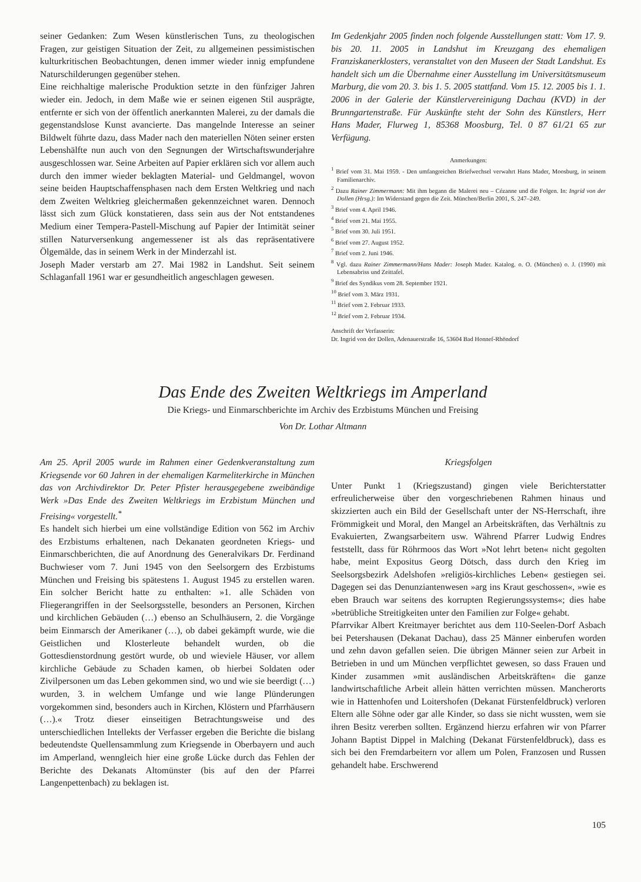seiner Gedanken: Zum Wesen künstlerischen Tuns, zu theologischen Fragen, zur geistigen Situation der Zeit, zu allgemeinen pessimistischen kulturkritischen Beobachtungen, denen immer wieder innig empfundene Naturschilderungen gegenüber stehen.
Eine reichhaltige malerische Produktion setzte in den fünfziger Jahren wieder ein. Jedoch, in dem Maße wie er seinen eigenen Stil ausprägte, entfernte er sich von der öffentlich anerkannten Malerei, zu der damals die gegenstandslose Kunst avancierte. Das mangelnde Interesse an seiner Bildwelt führte dazu, dass Mader nach den materiellen Nöten seiner ersten Lebenshälfte nun auch von den Segnungen der Wirtschaftswunderjahre ausgeschlossen war. Seine Arbeiten auf Papier erklären sich vor allem auch durch den immer wieder beklagten Material- und Geldmangel, wovon seine beiden Hauptschaffensphasen nach dem Ersten Weltkrieg und nach dem Zweiten Weltkrieg gleichermaßen gekennzeichnet waren. Dennoch lässt sich zum Glück konstatieren, dass sein aus der Not entstandenes Medium einer Tempera-Pastell-Mischung auf Papier der Intimität seiner stillen Naturversenkung angemessener ist als das repräsentativere Ölgemälde, das in seinem Werk in der Minderzahl ist.
Joseph Mader verstarb am 27. Mai 1982 in Landshut. Seit seinem Schlaganfall 1961 war er gesundheitlich angeschlagen gewesen.
Im Gedenkjahr 2005 finden noch folgende Ausstellungen statt: Vom 17. 9. bis 20. 11. 2005 in Landshut im Kreuzgang des ehemaligen Franziskanerklosters, veranstaltet von den Museen der Stadt Landshut. Es handelt sich um die Übernahme einer Ausstellung im Universitätsmuseum Marburg, die vom 20. 3. bis 1. 5. 2005 stattfand. Vom 15. 12. 2005 bis 1. 1. 2006 in der Galerie der Künstlervereinigung Dachau (KVD) in der Brunngartenstraße. Für Auskünfte steht der Sohn des Künstlers, Herr Hans Mader, Flurweg 1, 85368 Moosburg, Tel. 0 87 61/21 65 zur Verfügung.
Anmerkungen:
<sup>1</sup> Brief vom 31. Mai 1959. - Den umfangreichen Briefwechsel verwahrt Hans Mader, Moosburg, in seinem Familienarchiv.
<sup>2</sup> Dazu Rainer Zimmermann: Mit ihm begann die Malerei neu – Cézanne und die Folgen. In: Ingrid von der Dollen (Hrsg.): Im Widerstand gegen die Zeit. München/Berlin 2001, S. 247–249.
<sup>3</sup> Brief vom 4. April 1946.
<sup>4</sup> Brief vom 21. Mai 1955.
<sup>5</sup> Brief vom 30. Juli 1951.
<sup>6</sup> Brief vom 27. August 1952.
<sup>7</sup> Brief vom 2. Juni 1946.
<sup>8</sup> Vgl. dazu Rainer Zimmermann/Hans Mader: Joseph Mader. Katalog. o. O. (München) o. J. (1990) mit Lebensabriss und Zeittafel.
<sup>9</sup> Brief des Syndikus vom 28. September 1921.
<sup>10</sup> Brief vom 3. März 1931.
<sup>11</sup> Brief vom 2. Februar 1933.
<sup>12</sup> Brief vom 2. Februar 1934.
Anschrift der Verfasserin:
Dr. Ingrid von der Dollen, Adenauerstraße 16, 53604 Bad Honnef-Rhöndorf
Das Ende des Zweiten Weltkriegs im Amperland
Die Kriegs- und Einmarschberichte im Archiv des Erzbistums München und Freising
Von Dr. Lothar Altmann
Am 25. April 2005 wurde im Rahmen einer Gedenkveranstaltung zum Kriegsende vor 60 Jahren in der ehemaligen Karmeliterkirche in München das von Archivdirektor Dr. Peter Pfister herausgegebene zweibändige Werk »Das Ende des Zweiten Weltkriegs im Erzbistum München und Freising« vorgestellt.<sup>*</sup>
Es handelt sich hierbei um eine vollständige Edition von 562 im Archiv des Erzbistums erhaltenen, nach Dekanaten geordneten Kriegs- und Einmarschberichten, die auf Anordnung des Generalvikars Dr. Ferdinand Buchwieser vom 7. Juni 1945 von den Seelsorgern des Erzbistums München und Freising bis spätestens 1. August 1945 zu erstellen waren. Ein solcher Bericht hatte zu enthalten: »1. alle Schäden von Fliegerangriffen in der Seelsorgsstelle, besonders an Personen, Kirchen und kirchlichen Gebäuden (…) ebenso an Schulhäusern, 2. die Vorgänge beim Einmarsch der Amerikaner (…), ob dabei gekämpft wurde, wie die Geistlichen und Klosterleute behandelt wurden, ob die Gottesdienstordnung gestört wurde, ob und wieviele Häuser, vor allem kirchliche Gebäude zu Schaden kamen, ob hierbei Soldaten oder Zivilpersonen um das Leben gekommen sind, wo und wie sie beerdigt (…) wurden, 3. in welchem Umfange und wie lange Plünderungen vorgekommen sind, besonders auch in Kirchen, Klöstern und Pfarrhäusern (…).« Trotz dieser einseitigen Betrachtungsweise und des unterschiedlichen Intellekts der Verfasser ergeben die Berichte die bislang bedeutendste Quellensammlung zum Kriegsende in Oberbayern und auch im Amperland, wenngleich hier eine große Lücke durch das Fehlen der Berichte des Dekanats Altomünster (bis auf den der Pfarrei Langenpettenbach) zu beklagen ist.
Kriegsfolgen
Unter Punkt 1 (Kriegszustand) gingen viele Berichterstatter erfreulicherweise über den vorgeschriebenen Rahmen hinaus und skizzierten auch ein Bild der Gesellschaft unter der NS-Herrschaft, ihre Frömmigkeit und Moral, den Mangel an Arbeitskräften, das Verhältnis zu Evakuierten, Zwangsarbeitern usw. Während Pfarrer Ludwig Endres feststellt, dass für Röhrmoos das Wort »Not lehrt beten« nicht gegolten habe, meint Expositus Georg Dötsch, dass durch den Krieg im Seelsorgsbezirk Adelshofen »religiös-kirchliches Leben« gestiegen sei. Dagegen sei das Denunziantenwesen »arg ins Kraut geschossen«, »wie es eben Brauch war seitens des korrupten Regierungssystems«; dies habe »betrübliche Streitigkeiten unter den Familien zur Folge« gehabt.
Pfarrvikar Albert Kreitmayer berichtet aus dem 110-Seelen-Dorf Asbach bei Petershausen (Dekanat Dachau), dass 25 Männer einberufen worden und zehn davon gefallen seien. Die übrigen Männer seien zur Arbeit in Betrieben in und um München verpflichtet gewesen, so dass Frauen und Kinder zusammen »mit ausländischen Arbeitskräften« die ganze landwirtschaftliche Arbeit allein hätten verrichten müssen. Mancherorts wie in Hattenhofen und Loitershofen (Dekanat Fürstenfeldbruck) verloren Eltern alle Söhne oder gar alle Kinder, so dass sie nicht wussten, wem sie ihren Besitz vererben sollten. Ergänzend hierzu erfahren wir von Pfarrer Johann Baptist Dippel in Malching (Dekanat Fürstenfeldbruck), dass es sich bei den Fremdarbeitern vor allem um Polen, Franzosen und Russen gehandelt habe. Erschwerend
105